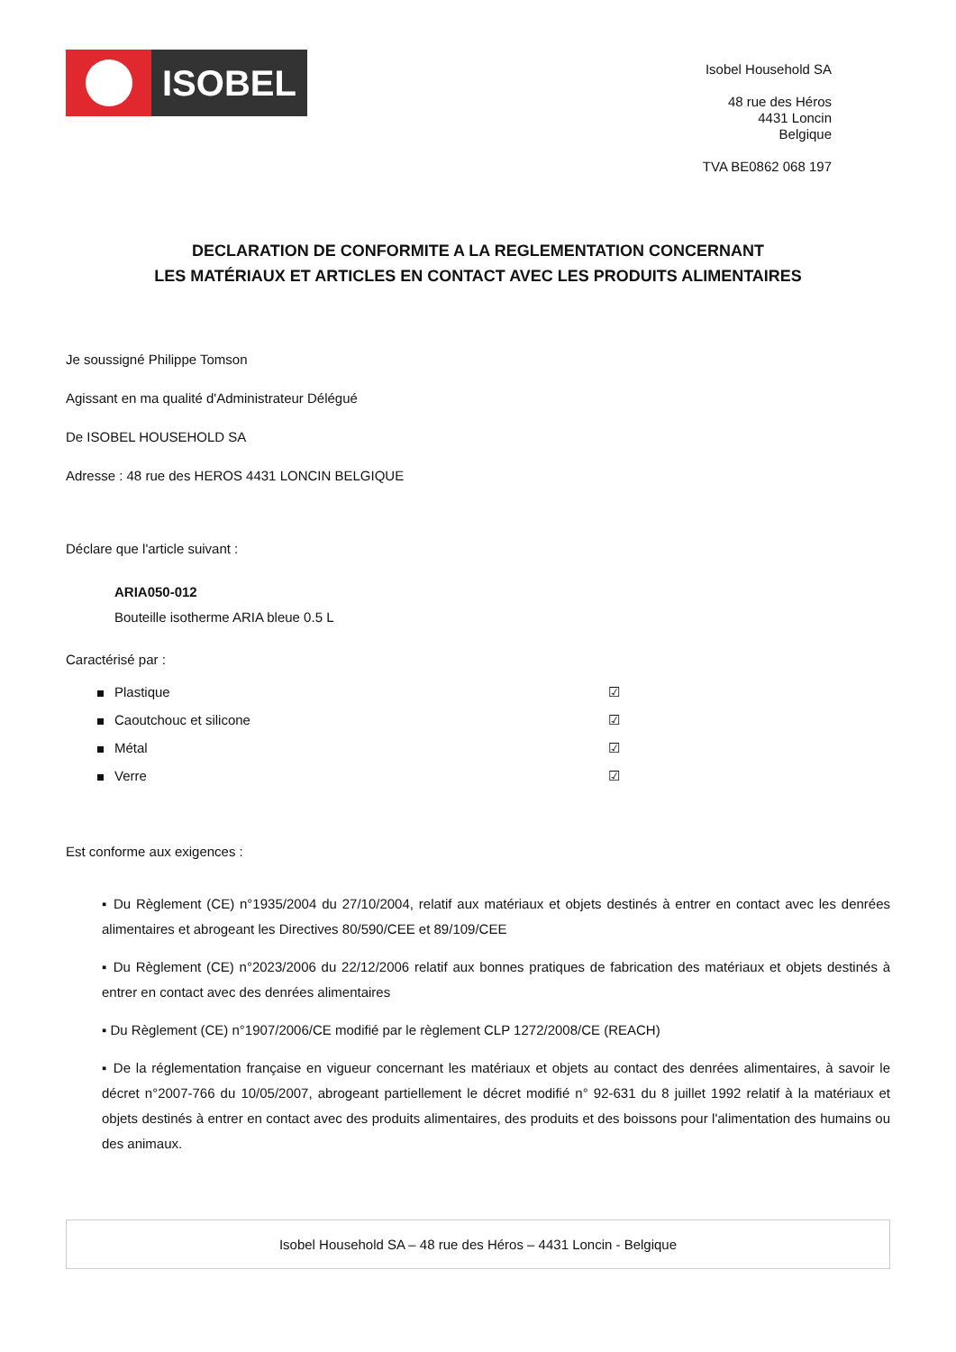ISOBEL
Isobel Household SA
48 rue des Héros
4431 Loncin
Belgique
TVA BE0862 068 197
DECLARATION DE CONFORMITE A LA REGLEMENTATION CONCERNANT
LES MATÉRIAUX ET ARTICLES EN CONTACT AVEC LES PRODUITS ALIMENTAIRES
Je soussigné Philippe Tomson
Agissant en ma qualité d'Administrateur Délégué
De ISOBEL HOUSEHOLD SA
Adresse : 48 rue des HEROS 4431 LONCIN BELGIQUE
Déclare que l'article suivant :
ARIA050-012
Bouteille isotherme ARIA bleue 0.5 L
Caractérisé par :
Plastique ☑
Caoutchouc et silicone ☑
Métal ☑
Verre ☑
Est conforme aux exigences :
▪ Du Règlement (CE) n°1935/2004 du 27/10/2004, relatif aux matériaux et objets destinés à entrer en contact avec les denrées alimentaires et abrogeant les Directives 80/590/CEE et 89/109/CEE
▪ Du Règlement (CE) n°2023/2006 du 22/12/2006 relatif aux bonnes pratiques de fabrication des matériaux et objets destinés à entrer en contact avec des denrées alimentaires
▪ Du Règlement (CE) n°1907/2006/CE modifié par le règlement CLP 1272/2008/CE (REACH)
▪ De la réglementation française en vigueur concernant les matériaux et objets au contact des denrées alimentaires, à savoir le décret n°2007-766 du 10/05/2007, abrogeant partiellement le décret modifié n° 92-631 du 8 juillet 1992 relatif à la matériaux et objets destinés à entrer en contact avec des produits alimentaires, des produits et des boissons pour l'alimentation des humains ou des animaux.
Isobel Household SA – 48 rue des Héros – 4431 Loncin - Belgique